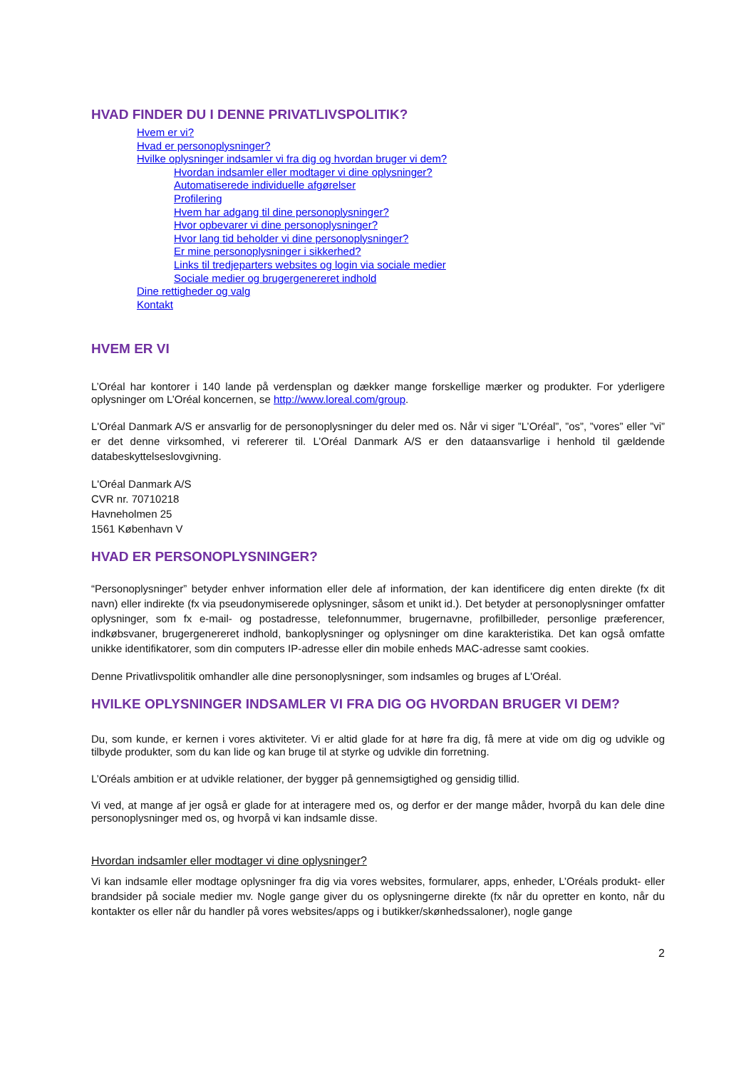HVAD FINDER DU I DENNE PRIVATLIVSPOLITIK?
Hvem er vi?
Hvad er personoplysninger?
Hvilke oplysninger indsamler vi fra dig og hvordan bruger vi dem?
Hvordan indsamler eller modtager vi dine oplysninger?
Automatiserede individuelle afgørelser
Profilering
Hvem har adgang til dine personoplysninger?
Hvor opbevarer vi dine personoplysninger?
Hvor lang tid beholder vi dine personoplysninger?
Er mine personoplysninger i sikkerhed?
Links til tredjeparters websites og login via sociale medier
Sociale medier og brugergenereret indhold
Dine rettigheder og valg
Kontakt
HVEM ER VI
L’Oréal har kontorer i 140 lande på verdensplan og dækker mange forskellige mærker og produkter. For yderligere oplysninger om L’Oréal koncernen, se http://www.loreal.com/group.
L'Oréal Danmark A/S er ansvarlig for de personoplysninger du deler med os. Når vi siger ”L’Oréal”, ”os”, ”vores” eller ”vi” er det denne virksomhed, vi refererer til. L’Oréal Danmark A/S er den dataansvarlige i henhold til gældende databeskyttelseslovgivning.
L'Oréal Danmark A/S
CVR nr. 70710218
Havneholmen 25
1561 København V
HVAD ER PERSONOPLYSNINGER?
“Personoplysninger” betyder enhver information eller dele af information, der kan identificere dig enten direkte (fx dit navn) eller indirekte (fx via pseudonymiserede oplysninger, såsom et unikt id.). Det betyder at personoplysninger omfatter oplysninger, som fx e-mail- og postadresse, telefonnummer, brugernavne, profilbilleder, personlige præferencer, indkøbsvaner, brugergenereret indhold, bankoplysninger og oplysninger om dine karakteristika. Det kan også omfatte unikke identifikatorer, som din computers IP-adresse eller din mobile enheds MAC-adresse samt cookies.
Denne Privatlivspolitik omhandler alle dine personoplysninger, som indsamles og bruges af L'Oréal.
HVILKE OPLYSNINGER INDSAMLER VI FRA DIG OG HVORDAN BRUGER VI DEM?
Du, som kunde, er kernen i vores aktiviteter. Vi er altid glade for at høre fra dig, få mere at vide om dig og udvikle og tilbyde produkter, som du kan lide og kan bruge til at styrke og udvikle din forretning.
L’Oréals ambition er at udvikle relationer, der bygger på gennemsigtighed og gensidig tillid.
Vi ved, at mange af jer også er glade for at interagere med os, og derfor er der mange måder, hvorpå du kan dele dine personoplysninger med os, og hvorpå vi kan indsamle disse.
Hvordan indsamler eller modtager vi dine oplysninger?
Vi kan indsamle eller modtage oplysninger fra dig via vores websites, formularer, apps, enheder, L’Oréals produkt- eller brandsider på sociale medier mv. Nogle gange giver du os oplysningerne direkte (fx når du opretter en konto, når du kontakter os eller når du handler på vores websites/apps og i butikker/skønhedssaloner), nogle gange
2